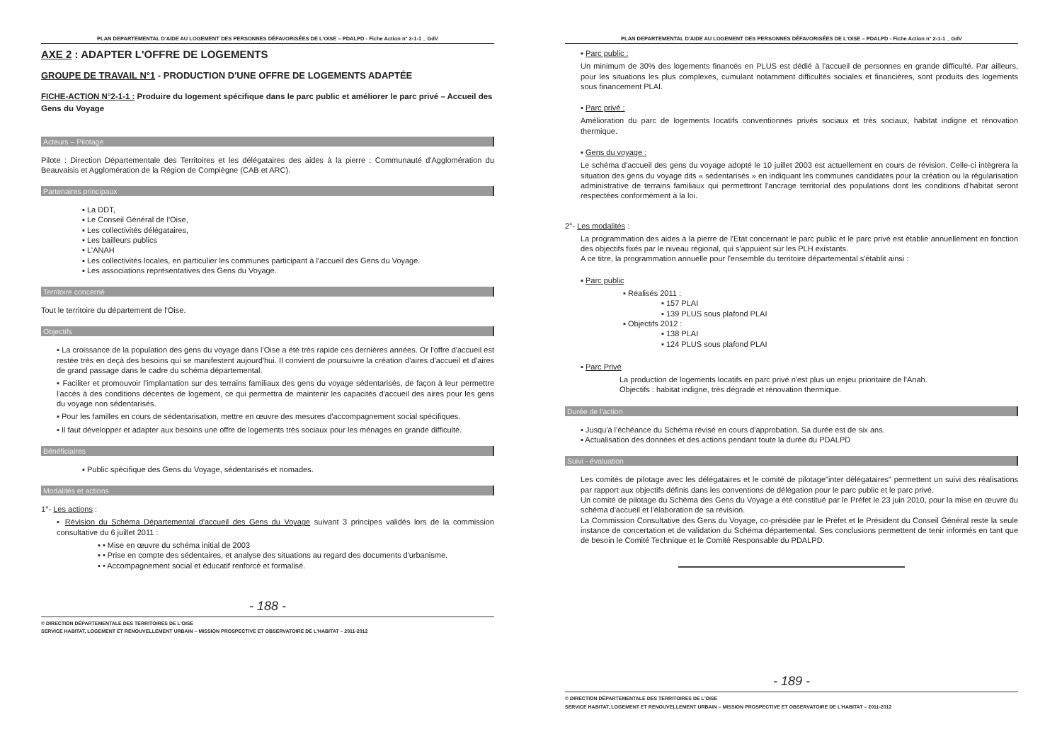PLAN DEPARTEMENTAL D'AIDE AU LOGEMENT DES PERSONNES DÉFAVORISÉES DE L'OISE – PDALPD - Fiche Action n° 2-1-1 _ GdV
AXE 2 : ADAPTER L'OFFRE DE LOGEMENTS
GROUPE DE TRAVAIL N°1 - PRODUCTION D'UNE OFFRE DE LOGEMENTS ADAPTÉE
FICHE-ACTION N°2-1-1 : Produire du logement spécifique dans le parc public et améliorer le parc privé – Accueil des Gens du Voyage
Acteurs – Pilotage
Pilote : Direction Départementale des Territoires et les délégataires des aides à la pierre : Communauté d'Agglomération du Beauvaisis et Agglomération de la Région de Compiègne (CAB et ARC).
Partenaires principaux
▪ La DDT,
▪ Le Conseil Général de l'Oise,
▪ Les collectivités délégataires,
▪ Les bailleurs publics
▪ L'ANAH
▪ Les collectivités locales, en particulier les communes participant à l'accueil des Gens du Voyage.
▪ Les associations représentatives des Gens du Voyage.
Territoire concerné
Tout le territoire du département de l'Oise.
Objectifs
▪ La croissance de la population des gens du voyage dans l'Oise a été très rapide ces dernières années. Or l'offre d'accueil est restée très en deçà des besoins qui se manifestent aujourd'hui. Il convient de poursuivre la création d'aires d'accueil et d'aires de grand passage dans le cadre du schéma départemental.
▪ Faciliter et promouvoir l'implantation sur des terrains familiaux des gens du voyage sédentarisés, de façon à leur permettre l'accès à des conditions décentes de logement, ce qui permettra de maintenir les capacités d'accueil des aires pour les gens du voyage non sédentarisés.
▪ Pour les familles en cours de sédentarisation, mettre en œuvre des mesures d'accompagnement social spécifiques.
▪ Il faut développer et adapter aux besoins une offre de logements très sociaux pour les ménages en grande difficulté.
Bénéficiaires
▪ Public spécifique des Gens du Voyage, sédentarisés et nomades.
Modalités et actions
1°- Les actions :
▪ Révision du Schéma Départemental d'accueil des Gens du Voyage suivant 3 principes validés lors de la commission consultative du 6 juillet 2011 :
▪ • Mise en œuvre du schéma initial de 2003
▪ • Prise en compte des sédentaires, et analyse des situations au regard des documents d'urbanisme.
▪ • Accompagnement social et éducatif renforcé et formalisé.
- 188 -
© DIRECTION DÉPARTEMENTALE DES TERRITOIRES DE L'OISE
SERVICE HABITAT, LOGEMENT ET RENOUVELLEMENT URBAIN – MISSION PROSPECTIVE ET OBSERVATOIRE DE L'HABITAT – 2011-2012
PLAN DEPARTEMENTAL D'AIDE AU LOGEMENT DES PERSONNES DÉFAVORISÉES DE L'OISE – PDALPD - Fiche Action n° 2-1-1 _ GdV
▪ Parc public :
Un minimum de 30% des logements financés en PLUS est dédié à l'accueil de personnes en grande difficulté. Par ailleurs, pour les situations les plus complexes, cumulant notamment difficultés sociales et financières, sont produits des logements sous financement PLAI.
▪ Parc privé :
Amélioration du parc de logements locatifs conventionnés privés sociaux et très sociaux, habitat indigne et rénovation thermique.
▪ Gens du voyage :
Le schéma d'accueil des gens du voyage adopté le 10 juillet 2003 est actuellement en cours de révision. Celle-ci intègrera la situation des gens du voyage dits « sédentarisés » en indiquant les communes candidates pour la création ou la régularisation administrative de terrains familiaux qui permettront l'ancrage territorial des populations dont les conditions d'habitat seront respectées conformément à la loi.
2°- Les modalités :
La programmation des aides à la pierre de l'Etat concernant le parc public et le parc privé est établie annuellement en fonction des objectifs fixés par le niveau régional, qui s'appuient sur les PLH existants.
A ce titre, la programmation annuelle pour l'ensemble du territoire départemental s'établit ainsi :
▪ Parc public
▪ Réalisés 2011 :
▪ 157 PLAI
▪ 139 PLUS sous plafond PLAI
▪ Objectifs 2012 :
▪ 138 PLAI
▪ 124 PLUS sous plafond PLAI
▪ Parc Privé
La production de logements locatifs en parc privé n'est plus un enjeu prioritaire de l'Anah.
Objectifs : habitat indigne, très dégradé et rénovation thermique.
Durée de l'action
▪ Jusqu'à l'échéance du Schéma révisé en cours d'approbation. Sa durée est de six ans.
▪ Actualisation des données et des actions pendant toute la durée du PDALPD
Suivi - évaluation
Les comités de pilotage avec les délégataires et le comité de pilotage"inter délégataires" permettent un suivi des réalisations par rapport aux objectifs définis dans les conventions de délégation pour le parc public et le parc privé.
Un comité de pilotage du Schéma des Gens du Voyage a été constitué par le Préfet le 23 juin 2010, pour la mise en œuvre du schéma d'accueil et l'élaboration de sa révision.
La Commission Consultative des Gens du Voyage, co-présidée par le Préfet et le Président du Conseil Général reste la seule instance de concertation et de validation du Schéma départemental. Ses conclusions permettent de tenir informés en tant que de besoin le Comité Technique et le Comité Responsable du PDALPD.
- 189 -
© DIRECTION DÉPARTEMENTALE DES TERRITOIRES DE L'OISE
SERVICE HABITAT, LOGEMENT ET RENOUVELLEMENT URBAIN – MISSION PROSPECTIVE ET OBSERVATOIRE DE L'HABITAT – 2011-2012